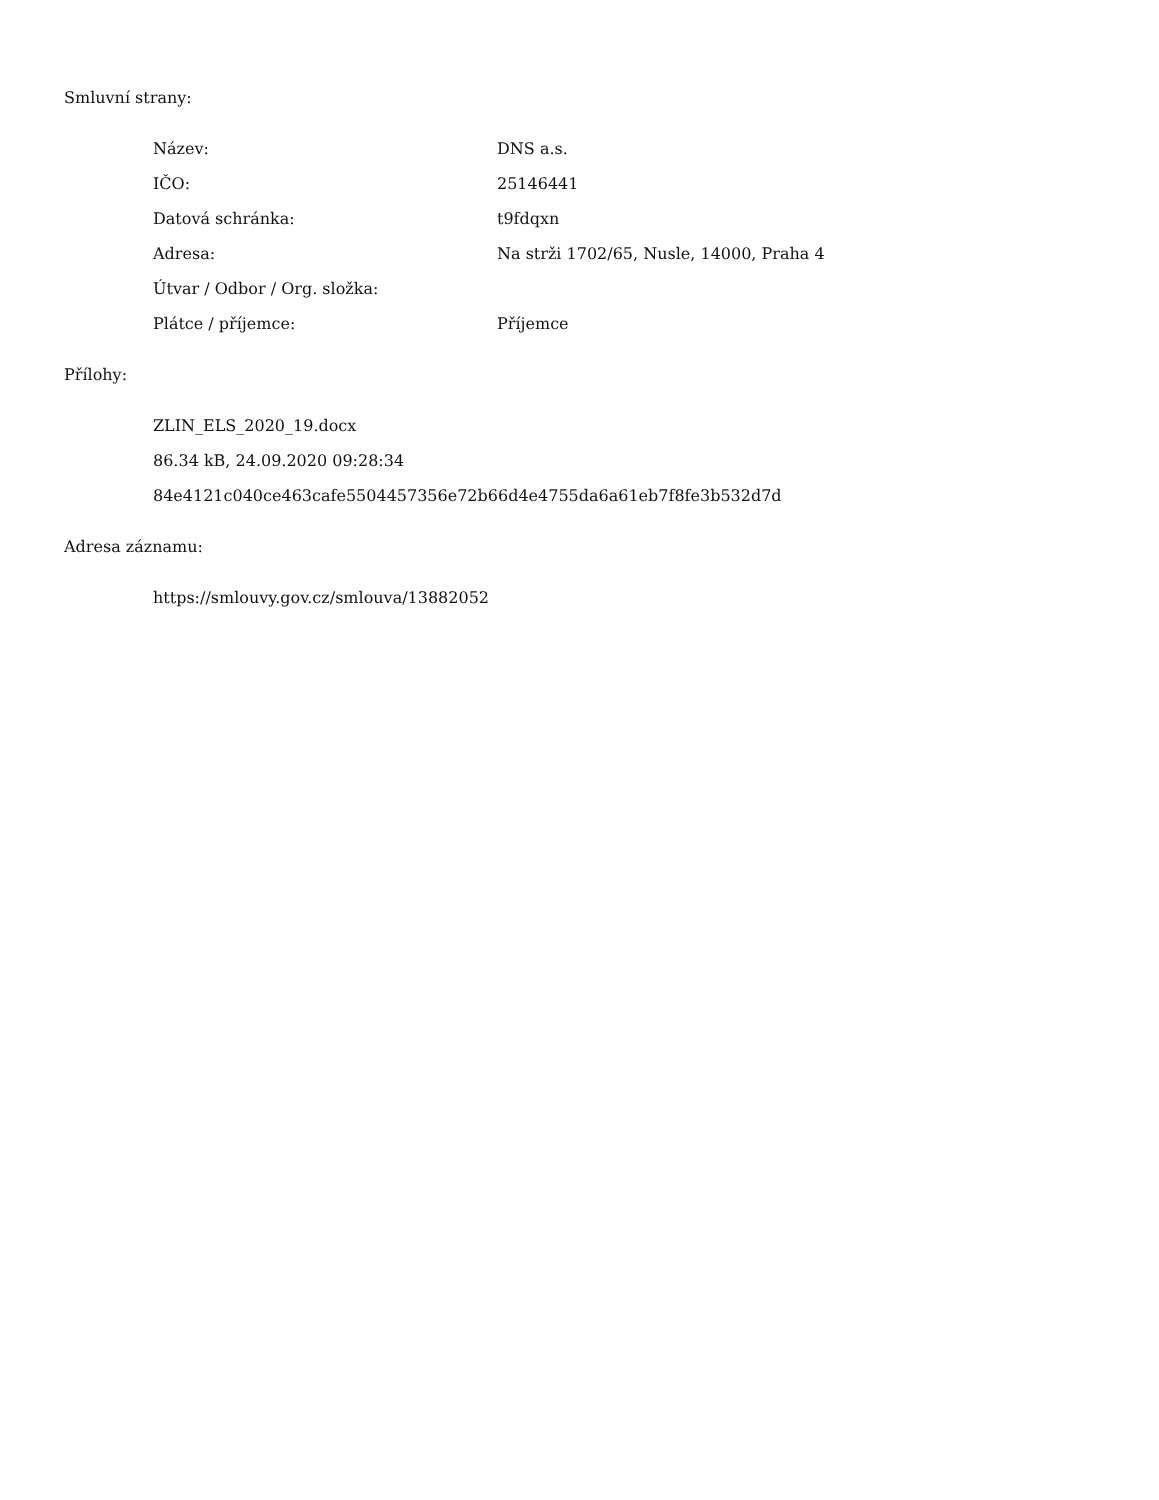Smluvní strany:
| Název: | DNS a.s. |
| IČO: | 25146441 |
| Datová schránka: | t9fdqxn |
| Adresa: | Na strži 1702/65, Nusle, 14000, Praha 4 |
| Útvar / Odbor / Org. složka: | |
| Plátce / příjemce: | Příjemce |
Přílohy:
ZLIN_ELS_2020_19.docx
86.34 kB, 24.09.2020 09:28:34
84e4121c040ce463cafe5504457356e72b66d4e4755da6a61eb7f8fe3b532d7d
Adresa záznamu:
https://smlouvy.gov.cz/smlouva/13882052